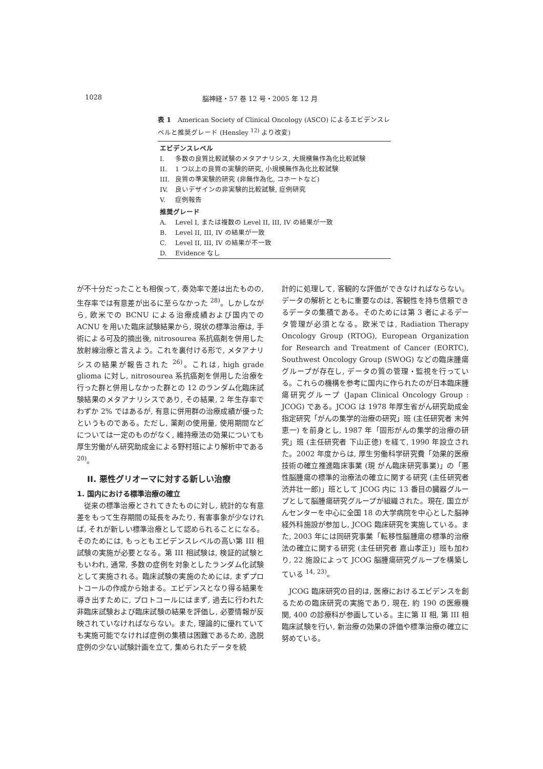1028 脳神経・57 巻 12 号・2005 年 12 月
表 1　American Society of Clinical Oncology (ASCO) によるエビデンスレベルと推奨グレード (Hensley <sup>12)</sup> より改変)
| エビデンスレベル | |
| --- | --- |
| I. | 多数の良質比較試験のメタアナリシス, 大規模無作為化比較試験 |
| II. | 1 つ以上の良質の実験的研究, 小規模無作為化比較試験 |
| III. | 良質の準実験的研究 (非無作為化, コホートなど) |
| IV. | 良いデザインの非実験的比較試験, 症例研究 |
| V. | 症例報告 |
| 推奨グレード | |
| A. | Level I, または複数の Level II, III, IV の結果が一致 |
| B. | Level II, III, IV の結果が一致 |
| C. | Level II, III, IV の結果が不一致 |
| D. | Evidence なし |
が不十分だったことも相俟って, 奏効率で差は出たものの, 生存率では有意差が出るに至らなかった <sup>28)</sup>。しかしながら, 欧米での BCNU による治療成績および国内での ACNU を用いた臨床試験結果から, 現状の標準治療は, 手術による可及的摘出後, nitrosourea 系抗癌剤を併用した放射線治療と言えよう。これを裏付ける形で, メタアナリシスの結果が報告された <sup>26)</sup>。これは, high grade glioma に対し, nitrosourea 系抗癌剤を併用した治療を行った群と併用しなかった群との 12 のランダム化臨床試験結果のメタアナリシスであり, その結果, 2 年生存率でわずか 2% ではあるが, 有意に併用群の治療成績が優ったというものである。ただし, 薬剤の使用量, 使用期間などについては一定のものがなく, 維持療法の効果についても厚生労働がん研究助成金による野村班により解析中である <sup>20)</sup>。
II. 悪性グリオーマに対する新しい治療
1. 国内における標準治療の確立
従来の標準治療とされてきたものに対し, 統計的な有意差をもって生存期間の延長をみたり, 有害事象が少なければ, それが新しい標準治療として認められることになる。そのためには, もっともエビデンスレベルの高い第 III 相試験の実施が必要となる。第 III 相試験は, 検証的試験ともいわれ, 通常, 多数の症例を対象としたランダム化試験として実施される。臨床試験の実施のためには, まずプロトコールの作成から始まる。エビデンスとなり得る結果を導き出すために, プロトコールにはまず, 過去に行われた非臨床試験および臨床試験の結果を評価し, 必要情報が反映されていなければならない。また, 理論的に優れていても実施可能でなければ症例の集積は困難であるため, 逸脱症例の少ない試験計画を立て, 集められたデータを統
計的に処理して, 客観的な評価ができなければならない。データの解析とともに重要なのは, 客観性を持ち信頼できるデータの集積である。そのためには第 3 者によるデータ管理が必須となる。欧米では, Radiation Therapy Oncology Group (RTOG), European Organization for Research and Treatment of Cancer (EORTC), Southwest Oncology Group (SWOG) などの臨床腫瘍グループが存在し, データの質の管理・監視を行っている。これらの機構を参考に国内に作られたのが日本臨床腫瘍研究グループ (Japan Clinical Oncology Group : JCOG) である。JCOG は 1978 年厚生省がん研究助成金指定研究「がんの集学的治療の研究」班 (主任研究者 末舛恵一) を前身とし, 1987 年「固形がんの集学的治療の研究」班 (主任研究者 下山正徳) を経て, 1990 年設立された。2002 年度からは, 厚生労働科学研究費「効果的医療技術の確立推進臨床事業 (現 がん臨床研究事業)」の「悪性脳腫瘍の標準的治療法の確立に関する研究 (主任研究者 渋井壮一郎)」班として JCOG 内に 13 番目の臓器グループとして脳腫瘍研究グループが組織された。現在, 国立がんセンターを中心に全国 18 の大学病院を中心とした脳神経外科施設が参加し, JCOG 臨床研究を実施している。また, 2003 年には同研究事業「転移性脳腫瘍の標準的治療法の確立に関する研究 (主任研究者 嘉山孝正)」班も加わり, 22 施設によって JCOG 脳腫瘍研究グループを構築している <sup>14, 23)</sup>。
JCOG 臨床研究の目的は, 医療におけるエビデンスを創るための臨床研究の実施であり, 現在, 約 190 の医療機関, 400 の診療科が参画している。主に第 II 相, 第 III 相臨床試験を行い, 新治療の効果の評価や標準治療の確立に努めている。